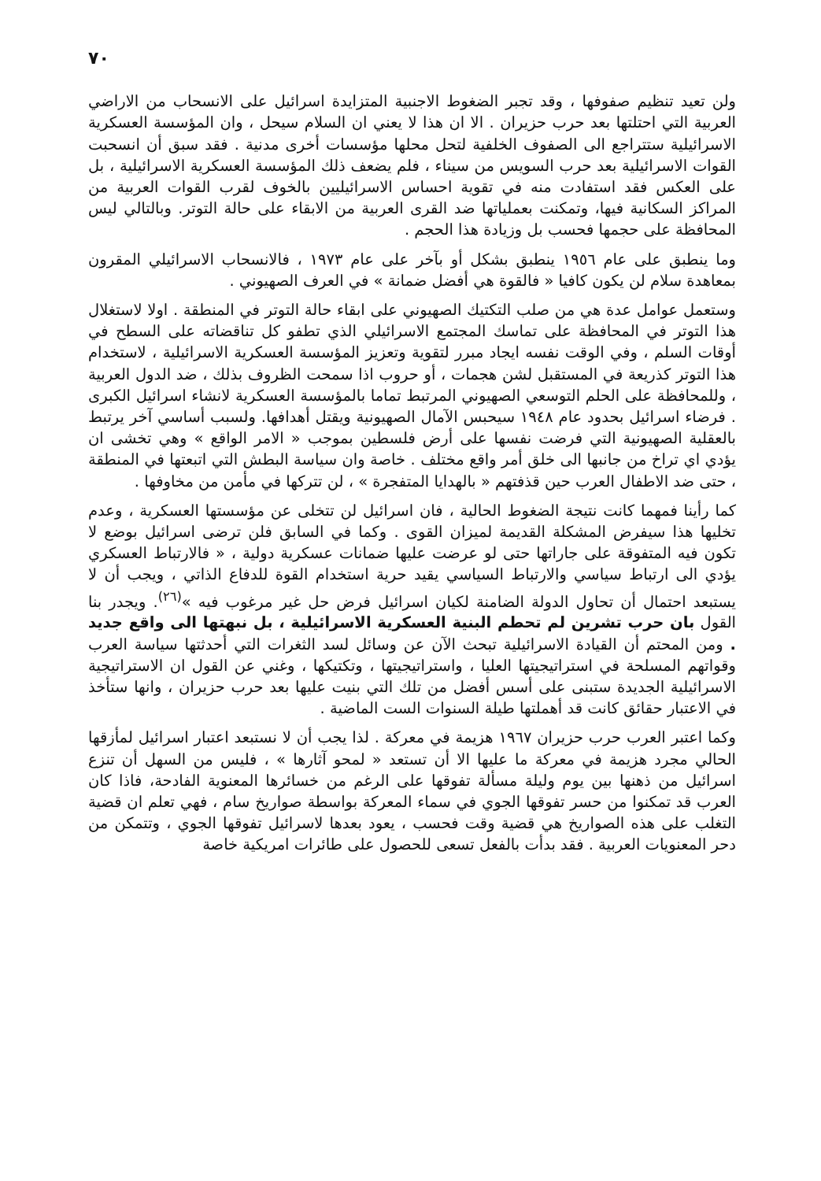٧٠
ولن تعيد تنظيم صفوفها ، وقد تجبر الضغوط الاجنبية المتزايدة اسرائيل على الانسحاب من الاراضي العربية التي احتلتها بعد حرب حزيران . الا ان هذا لا يعني ان السلام سيحل ، وان المؤسسة العسكرية الاسرائيلية ستتراجع الى الصفوف الخلفية لتحل محلها مؤسسات أخرى مدنية . فقد سبق أن انسحبت القوات الاسرائيلية بعد حرب السويس من سيناء ، فلم يضعف ذلك المؤسسة العسكرية الاسرائيلية ، بل على العكس فقد استفادت منه في تقوية احساس الاسرائيليين بالخوف لقرب القوات العربية من المراكز السكانية فيها، وتمكنت بعملياتها ضد القرى العربية من الابقاء على حالة التوتر. وبالتالي ليس المحافظة على حجمها فحسب بل وزيادة هذا الحجم .
وما ينطبق على عام ١٩٥٦ ينطبق بشكل أو بآخر على عام ١٩٧٣ ، فالانسحاب الاسرائيلي المقرون بمعاهدة سلام لن يكون كافيا « فالقوة هي أفضل ضمانة » في العرف الصهيوني .
وستعمل عوامل عدة هي من صلب التكتيك الصهيوني على ابقاء حالة التوتر في المنطقة . اولا لاستغلال هذا التوتر في المحافظة على تماسك المجتمع الاسرائيلي الذي تطفو كل تناقضاته على السطح في أوقات السلم ، وفي الوقت نفسه ايجاد مبرر لتقوية وتعزيز المؤسسة العسكرية الاسرائيلية ، لاستخدام هذا التوتر كذريعة في المستقبل لشن هجمات ، أو حروب اذا سمحت الظروف بذلك ، ضد الدول العربية ، وللمحافظة على الحلم التوسعي الصهيوني المرتبط تماما بالمؤسسة العسكرية لانشاء اسرائيل الكبرى . فرضاء اسرائيل بحدود عام ١٩٤٨ سيحبس الآمال الصهيونية ويقتل أهدافها. ولسبب أساسي آخر يرتبط بالعقلية الصهيونية التي فرضت نفسها على أرض فلسطين بموجب « الامر الواقع » وهي تخشى ان يؤدي اي تراخ من جانبها الى خلق أمر واقع مختلف . خاصة وان سياسة البطش التي اتبعتها في المنطقة ، حتى ضد الاطفال العرب حين قذفتهم « بالهدايا المتفجرة » ، لن تتركها في مأمن من مخاوفها .
كما رأينا فمهما كانت نتيجة الضغوط الحالية ، فان اسرائيل لن تتخلى عن مؤسستها العسكرية ، وعدم تخليها هذا سيفرض المشكلة القديمة لميزان القوى . وكما في السابق فلن ترضى اسرائيل بوضع لا تكون فيه المتفوقة على جاراتها حتى لو عرضت عليها ضمانات عسكرية دولية ، « فالارتباط العسكري يؤدي الى ارتباط سياسي والارتباط السياسي يقيد حرية استخدام القوة للدفاع الذاتي ، ويجب أن لا يستبعد احتمال أن تحاول الدولة الضامنة لكيان اسرائيل فرض حل غير مرغوب فيه »<sup>(٢٦)</sup>. ويجدر بنا القول بان حرب تشرين لم تحطم البنية العسكرية الاسرائيلية ، بل نبهتها الى واقع جديد . ومن المحتم أن القيادة الاسرائيلية تبحث الآن عن وسائل لسد الثغرات التي أحدثتها سياسة العرب وقواتهم المسلحة في استراتيجيتها العليا ، واستراتيجيتها ، وتكتيكها ، وغني عن القول ان الاستراتيجية الاسرائيلية الجديدة ستبنى على أسس أفضل من تلك التي بنيت عليها بعد حرب حزيران ، وانها ستأخذ في الاعتبار حقائق كانت قد أهملتها طيلة السنوات الست الماضية .
وكما اعتبر العرب حرب حزيران ١٩٦٧ هزيمة في معركة . لذا يجب أن لا نستبعد اعتبار اسرائيل لمأزقها الحالي مجرد هزيمة في معركة ما عليها الا أن تستعد « لمحو آثارها » ، فليس من السهل أن تنزع اسرائيل من ذهنها بين يوم وليلة مسألة تفوقها على الرغم من خسائرها المعنوية الفادحة، فاذا كان العرب قد تمكنوا من حسر تفوقها الجوي في سماء المعركة بواسطة صواريخ سام ، فهي تعلم ان قضية التغلب على هذه الصواريخ هي قضية وقت فحسب ، يعود بعدها لاسرائيل تفوقها الجوي ، وتتمكن من دحر المعنويات العربية . فقد بدأت بالفعل تسعى للحصول على طائرات امريكية خاصة